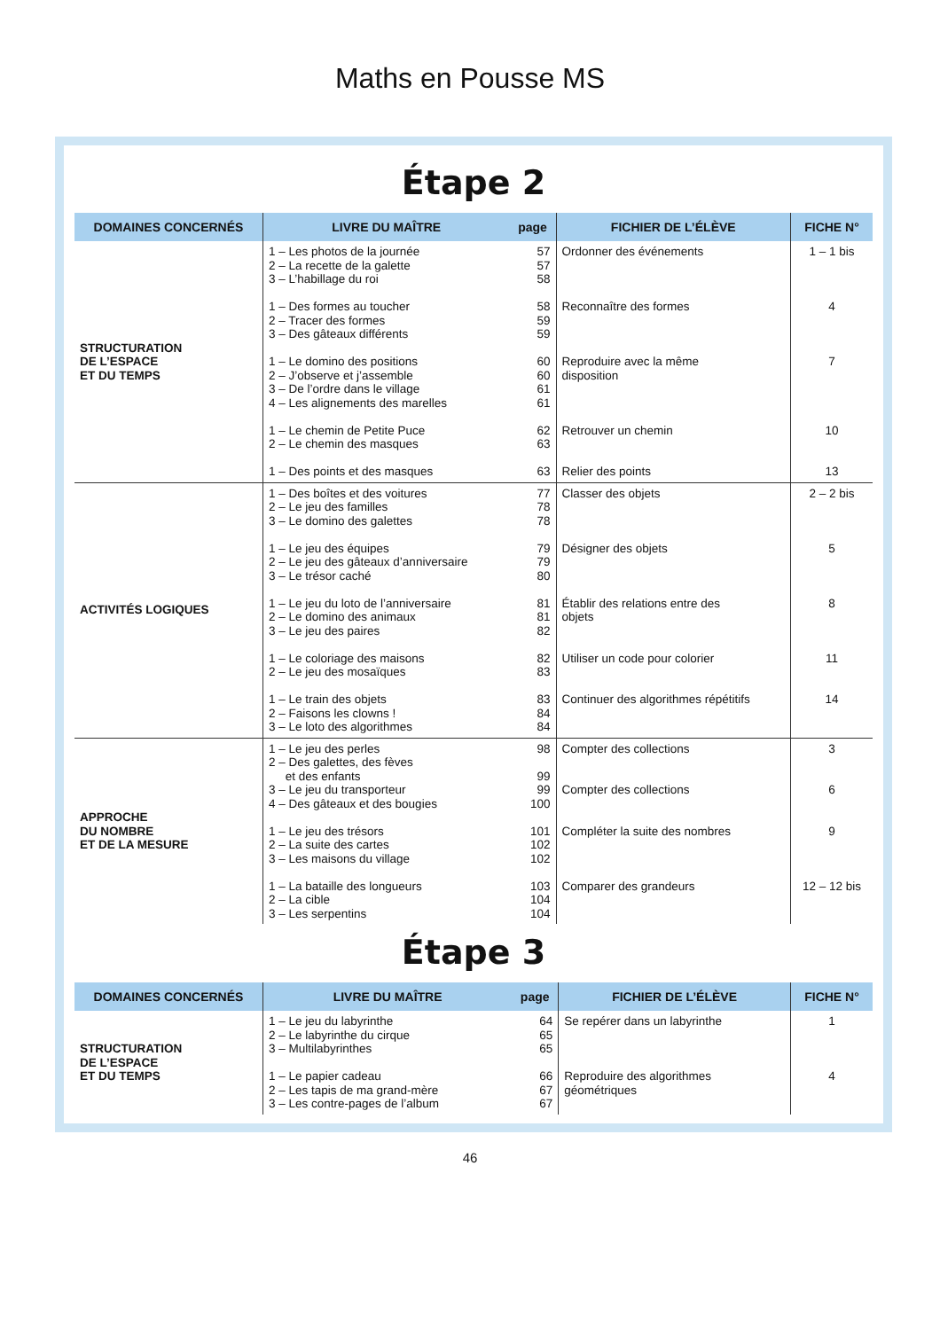Maths en Pousse MS
Étape 2
| DOMAINES CONCERNÉS | LIVRE DU MAÎTRE | page | FICHIER DE L’ÉLÈVE | FICHE N° |
| --- | --- | --- | --- | --- |
| STRUCTURATION DE L’ESPACE ET DU TEMPS | 1 – Les photos de la journée 2 – La recette de la galette 3 – L’habillage du roi 1 – Des formes au toucher 2 – Tracer des formes 3 – Des gâteaux différents 1 – Le domino des positions 2 – J’observe et j’assemble 3 – De l’ordre dans le village 4 – Les alignements des marelles 1 – Le chemin de Petite Puce 2 – Le chemin des masques 1 – Des points et des masques | 57 57 58 58 59 59 60 60 61 61 62 63 63 | Ordonner des événements Reconnaître des formes Reproduire avec la même disposition Retrouver un chemin Relier des points | 1 – 1 bis 4 7 10 13 |
| ACTIVITÉS LOGIQUES | 1 – Des boîtes et des voitures 2 – Le jeu des familles 3 – Le domino des galettes 1 – Le jeu des équipes 2 – Le jeu des gâteaux d’anniversaire 3 – Le trésor caché 1 – Le jeu du loto de l’anniversaire 2 – Le domino des animaux 3 – Le jeu des paires 1 – Le coloriage des maisons 2 – Le jeu des mosaïques 1 – Le train des objets 2 – Faisons les clowns ! 3 – Le loto des algorithmes | 77 78 78 79 79 80 81 81 82 82 83 83 84 84 | Classer des objets Désigner des objets Établir des relations entre des objets Utiliser un code pour colorier Continuer des algorithmes répétitifs | 2 – 2 bis 5 8 11 14 |
| APPROCHE DU NOMBRE ET DE LA MESURE | 1 – Le jeu des perles 2 – Des galettes, des fèves et des enfants 3 – Le jeu du transporteur 4 – Des gâteaux et des bougies 1 – Le jeu des trésors 2 – La suite des cartes 3 – Les maisons du village 1 – La bataille des longueurs 2 – La cible 3 – Les serpentins | 98 99 99 100 101 102 102 103 104 104 | Compter des collections Compter des collections Compléter la suite des nombres Comparer des grandeurs | 3 6 9 12 – 12 bis |
Étape 3
| DOMAINES CONCERNÉS | LIVRE DU MAÎTRE | page | FICHIER DE L’ÉLÈVE | FICHE N° |
| --- | --- | --- | --- | --- |
| STRUCTURATION DE L’ESPACE ET DU TEMPS | 1 – Le jeu du labyrinthe 2 – Le labyrinthe du cirque 3 – Multilabyrinthes 1 – Le papier cadeau 2 – Les tapis de ma grand-mère 3 – Les contre-pages de l’album | 64 65 65 66 67 67 | Se repérer dans un labyrinthe Reproduire des algorithmes géométriques | 1 4 |
46